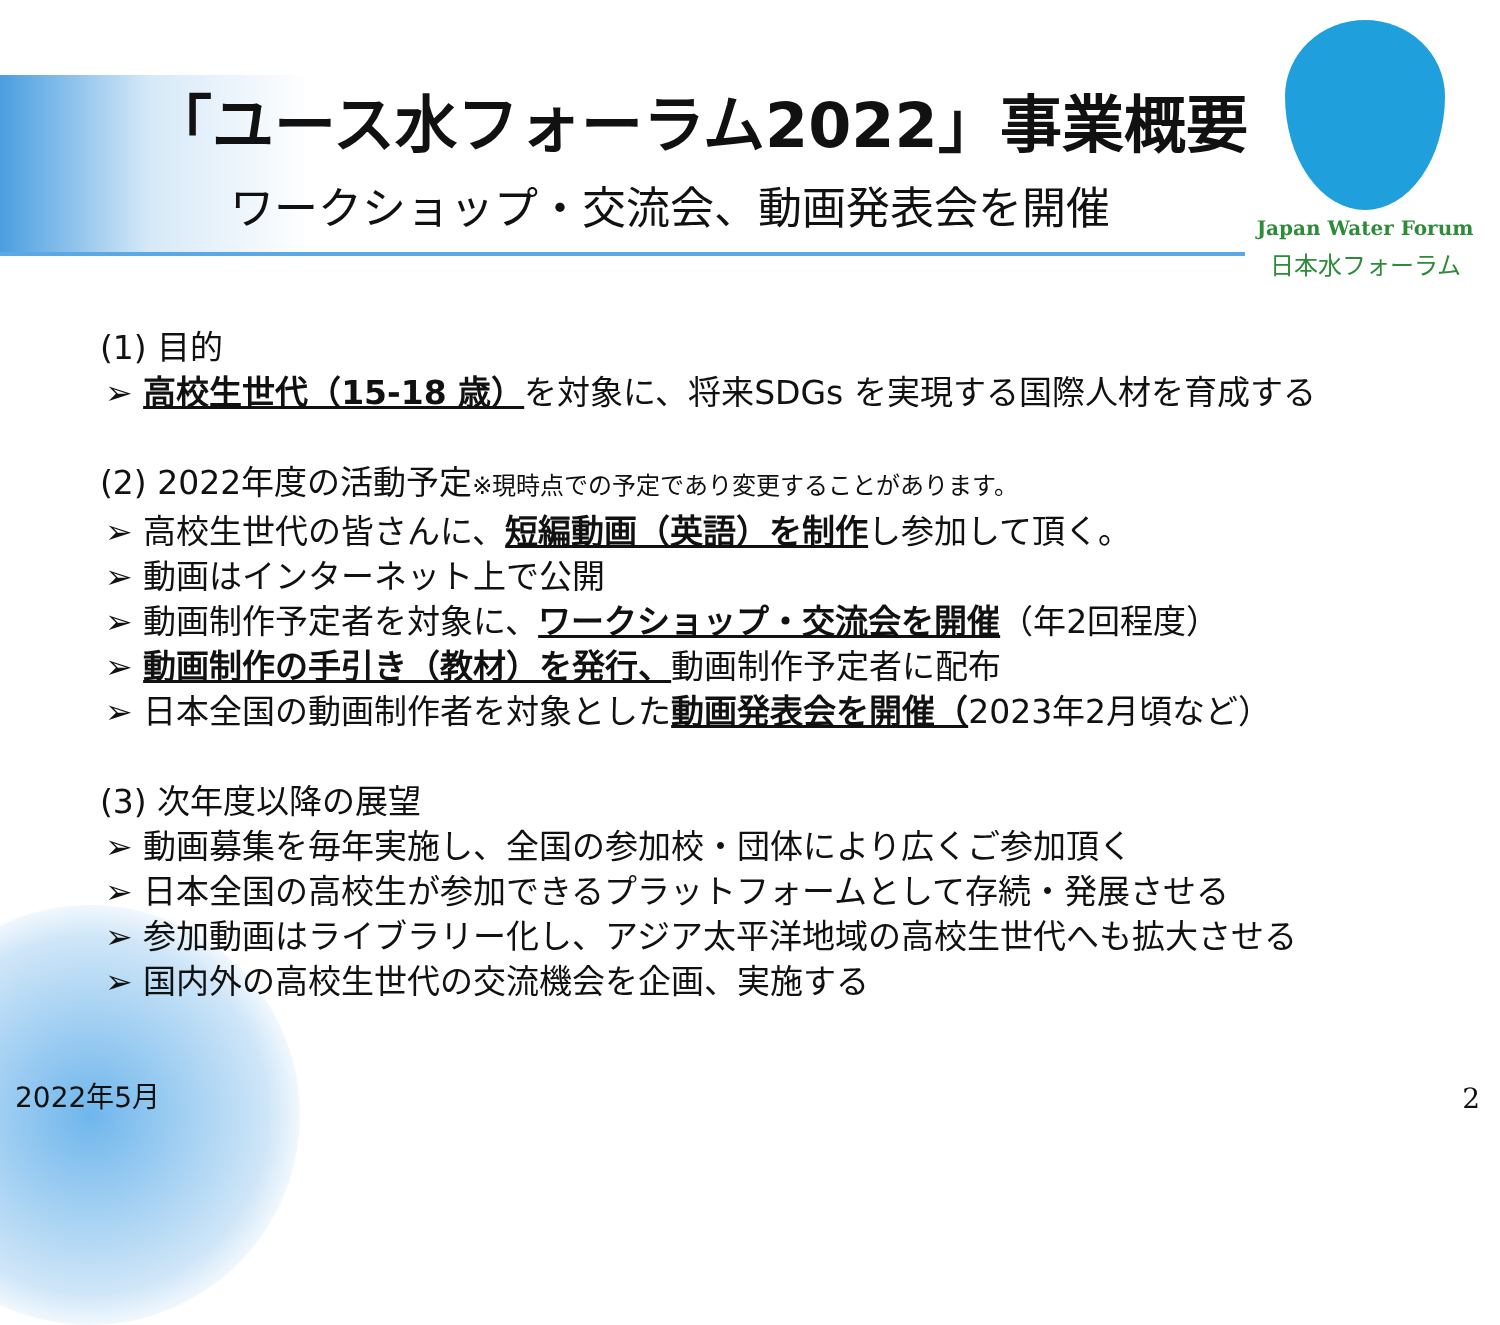「ユース水フォーラム2022」事業概要
ワークショップ・交流会、動画発表会を開催
Japan Water Forum
日本水フォーラム
(1) 目的
➢ 高校生世代（15-18 歳）を対象に、将来SDGs を実現する国際人材を育成する
(2) 2022年度の活動予定※現時点での予定であり変更することがあります。
➢ 高校生世代の皆さんに、短編動画（英語）を制作し参加して頂く。
➢ 動画はインターネット上で公開
➢ 動画制作予定者を対象に、ワークショップ・交流会を開催（年2回程度）
➢ 動画制作の手引き（教材）を発行、動画制作予定者に配布
➢ 日本全国の動画制作者を対象とした動画発表会を開催（2023年2月頃など）
(3) 次年度以降の展望
➢ 動画募集を毎年実施し、全国の参加校・団体により広くご参加頂く
➢ 日本全国の高校生が参加できるプラットフォームとして存続・発展させる
➢ 参加動画はライブラリー化し、アジア太平洋地域の高校生世代へも拡大させる
➢ 国内外の高校生世代の交流機会を企画、実施する
2022年5月 2